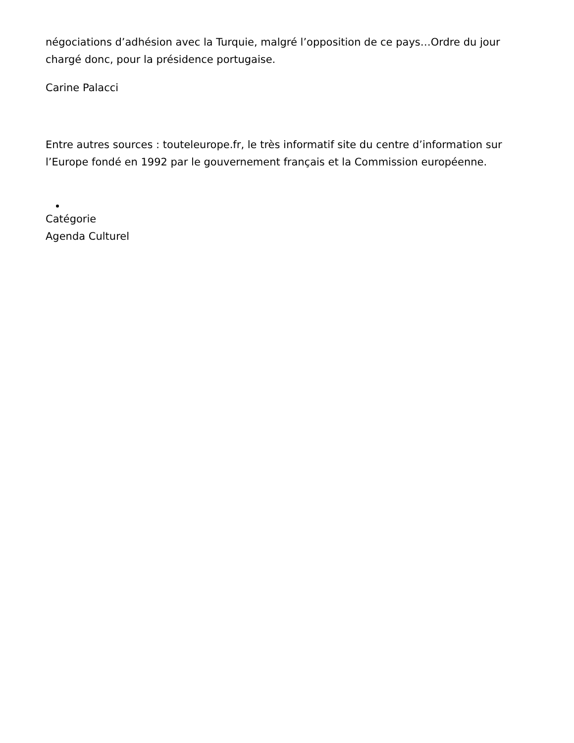négociations d’adhésion avec la Turquie, malgré l’opposition de ce pays…Ordre du jour chargé donc, pour la présidence portugaise.
Carine Palacci
Entre autres sources : touteleurope.fr, le très informatif site du centre d’information sur l’Europe fondé en 1992 par le gouvernement français et la Commission européenne.
Catégorie
Agenda Culturel